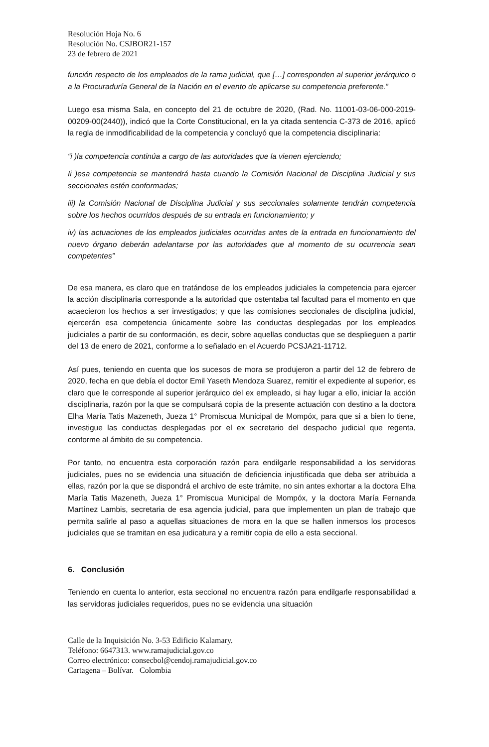Resolución Hoja No. 6
Resolución No. CSJBOR21-157
23 de febrero de 2021
función respecto de los empleados de la rama judicial, que […] corresponden al superior jerárquico o a la Procuraduría General de la Nación en el evento de aplicarse su competencia preferente.”
Luego esa misma Sala, en concepto del 21 de octubre de 2020, (Rad. No. 11001-03-06-000-2019-00209-00(2440)), indicó que la Corte Constitucional, en la ya citada sentencia C-373 de 2016, aplicó la regla de inmodificabilidad de la competencia y concluyó que la competencia disciplinaria:
“i )la competencia continúa a cargo de las autoridades que la vienen ejerciendo;
Ii )esa competencia se mantendrá hasta cuando la Comisión Nacional de Disciplina Judicial y sus seccionales estén conformadas;
iii) la Comisión Nacional de Disciplina Judicial y sus seccionales solamente tendrán competencia sobre los hechos ocurridos después de su entrada en funcionamiento; y
iv) las actuaciones de los empleados judiciales ocurridas antes de la entrada en funcionamiento del nuevo órgano deberán adelantarse por las autoridades que al momento de su ocurrencia sean competentes”
De esa manera, es claro que en tratándose de los empleados judiciales la competencia para ejercer la acción disciplinaria corresponde a la autoridad que ostentaba tal facultad para el momento en que acaecieron los hechos a ser investigados; y que las comisiones seccionales de disciplina judicial, ejercerán esa competencia únicamente sobre las conductas desplegadas por los empleados judiciales a partir de su conformación, es decir, sobre aquellas conductas que se desplieguen a partir del 13 de enero de 2021, conforme a lo señalado en el Acuerdo PCSJA21-11712.
Así pues, teniendo en cuenta que los sucesos de mora se produjeron a partir del 12 de febrero de 2020, fecha en que debía el doctor Emil Yaseth Mendoza Suarez, remitir el expediente al superior, es claro que le corresponde al superior jerárquico del ex empleado, si hay lugar a ello, iniciar la acción disciplinaria, razón por la que se compulsará copia de la presente actuación con destino a la doctora Elha María Tatis Mazeneth, Jueza 1° Promiscua Municipal de Mompóx, para que si a bien lo tiene, investigue las conductas desplegadas por el ex secretario del despacho judicial que regenta, conforme al ámbito de su competencia.
Por tanto, no encuentra esta corporación razón para endilgarle responsabilidad a los servidoras judiciales, pues no se evidencia una situación de deficiencia injustificada que deba ser atribuida a ellas, razón por la que se dispondrá el archivo de este trámite, no sin antes exhortar a la doctora Elha María Tatis Mazeneth, Jueza 1° Promiscua Municipal de Mompóx, y la doctora María Fernanda Martínez Lambis, secretaria de esa agencia judicial, para que implementen un plan de trabajo que permita salirle al paso a aquellas situaciones de mora en la que se hallen inmersos los procesos judiciales que se tramitan en esa judicatura y a remitir copia de ello a esta seccional.
6. Conclusión
Teniendo en cuenta lo anterior, esta seccional no encuentra razón para endilgarle responsabilidad a las servidoras judiciales requeridos, pues no se evidencia una situación
Calle de la Inquisición No. 3-53 Edificio Kalamary.
Teléfono: 6647313. www.ramajudicial.gov.co
Correo electrónico: consecbol@cendoj.ramajudicial.gov.co
Cartagena – Bolívar. Colombia